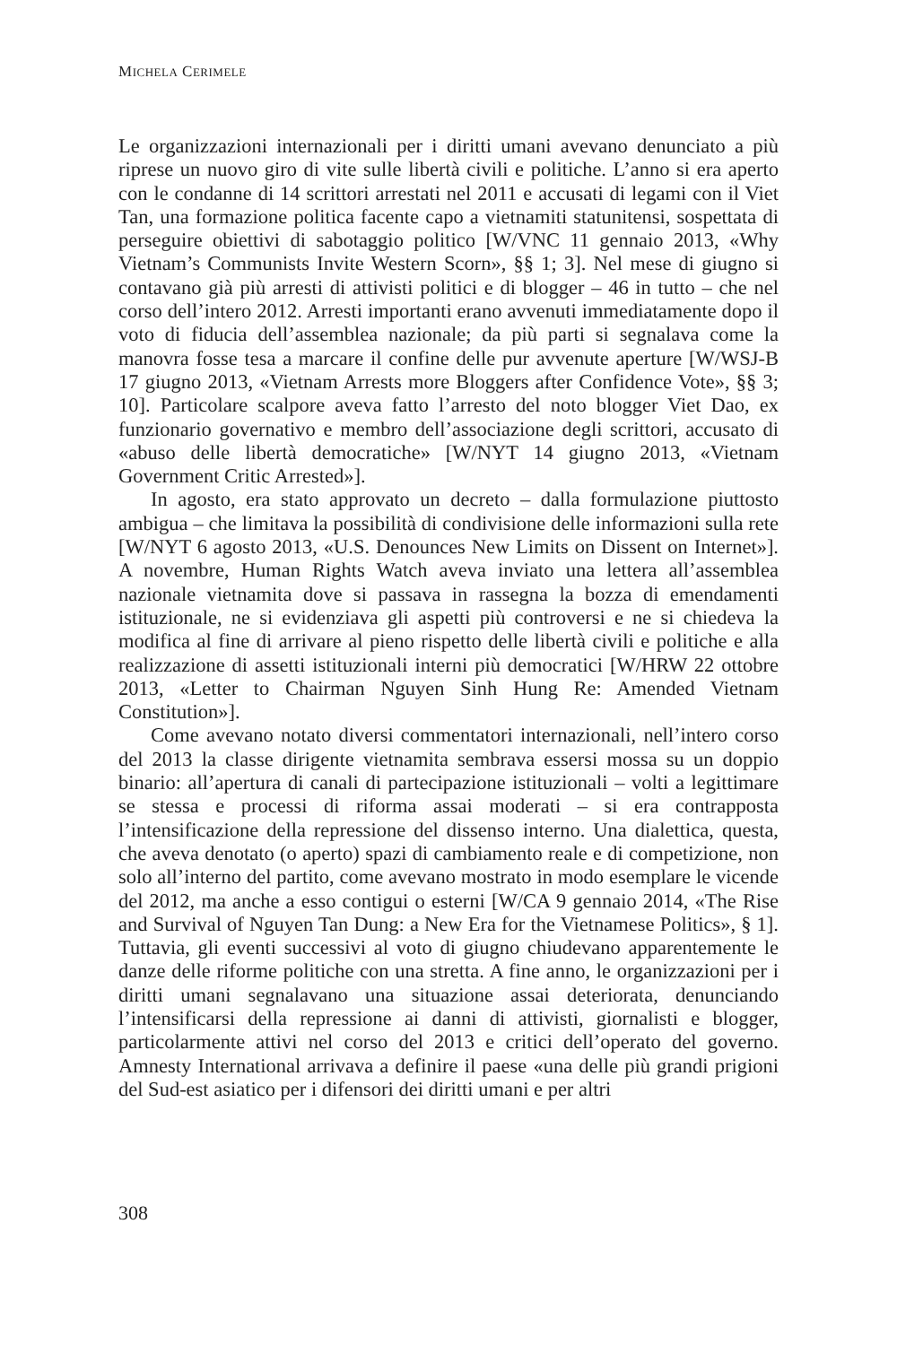MICHELA CERIMELE
Le organizzazioni internazionali per i diritti umani avevano denunciato a più riprese un nuovo giro di vite sulle libertà civili e politiche. L’anno si era aperto con le condanne di 14 scrittori arrestati nel 2011 e accusati di legami con il Viet Tan, una formazione politica facente capo a vietnamiti statunitensi, sospettata di perseguire obiettivi di sabotaggio politico [W/VNC 11 gennaio 2013, «Why Vietnam’s Communists Invite Western Scorn», §§ 1; 3]. Nel mese di giugno si contavano già più arresti di attivisti politici e di blogger – 46 in tutto – che nel corso dell’intero 2012. Arresti importanti erano avvenuti immediatamente dopo il voto di fiducia dell’assemblea nazionale; da più parti si segnalava come la manovra fosse tesa a marcare il confine delle pur avvenute aperture [W/WSJ-B 17 giugno 2013, «Vietnam Arrests more Bloggers after Confidence Vote», §§ 3; 10]. Particolare scalpore aveva fatto l’arresto del noto blogger Viet Dao, ex funzionario governativo e membro dell’associazione degli scrittori, accusato di «abuso delle libertà democratiche» [W/NYT 14 giugno 2013, «Vietnam Government Critic Arrested»].
In agosto, era stato approvato un decreto – dalla formulazione piuttosto ambigua – che limitava la possibilità di condivisione delle informazioni sulla rete [W/NYT 6 agosto 2013, «U.S. Denounces New Limits on Dissent on Internet»]. A novembre, Human Rights Watch aveva inviato una lettera all’assemblea nazionale vietnamita dove si passava in rassegna la bozza di emendamenti istituzionale, ne si evidenziava gli aspetti più controversi e ne si chiedeva la modifica al fine di arrivare al pieno rispetto delle libertà civili e politiche e alla realizzazione di assetti istituzionali interni più democratici [W/HRW 22 ottobre 2013, «Letter to Chairman Nguyen Sinh Hung Re: Amended Vietnam Constitution»].
Come avevano notato diversi commentatori internazionali, nell’intero corso del 2013 la classe dirigente vietnamita sembrava essersi mossa su un doppio binario: all’apertura di canali di partecipazione istituzionali – volti a legittimare se stessa e processi di riforma assai moderati – si era contrapposta l’intensificazione della repressione del dissenso interno. Una dialettica, questa, che aveva denotato (o aperto) spazi di cambiamento reale e di competizione, non solo all’interno del partito, come avevano mostrato in modo esemplare le vicende del 2012, ma anche a esso contigui o esterni [W/CA 9 gennaio 2014, «The Rise and Survival of Nguyen Tan Dung: a New Era for the Vietnamese Politics», § 1]. Tuttavia, gli eventi successivi al voto di giugno chiudevano apparentemente le danze delle riforme politiche con una stretta. A fine anno, le organizzazioni per i diritti umani segnalavano una situazione assai deteriorata, denunciando l’intensificarsi della repressione ai danni di attivisti, giornalisti e blogger, particolarmente attivi nel corso del 2013 e critici dell’operato del governo. Amnesty International arrivava a definire il paese «una delle più grandi prigioni del Sud-est asiatico per i difensori dei diritti umani e per altri
308